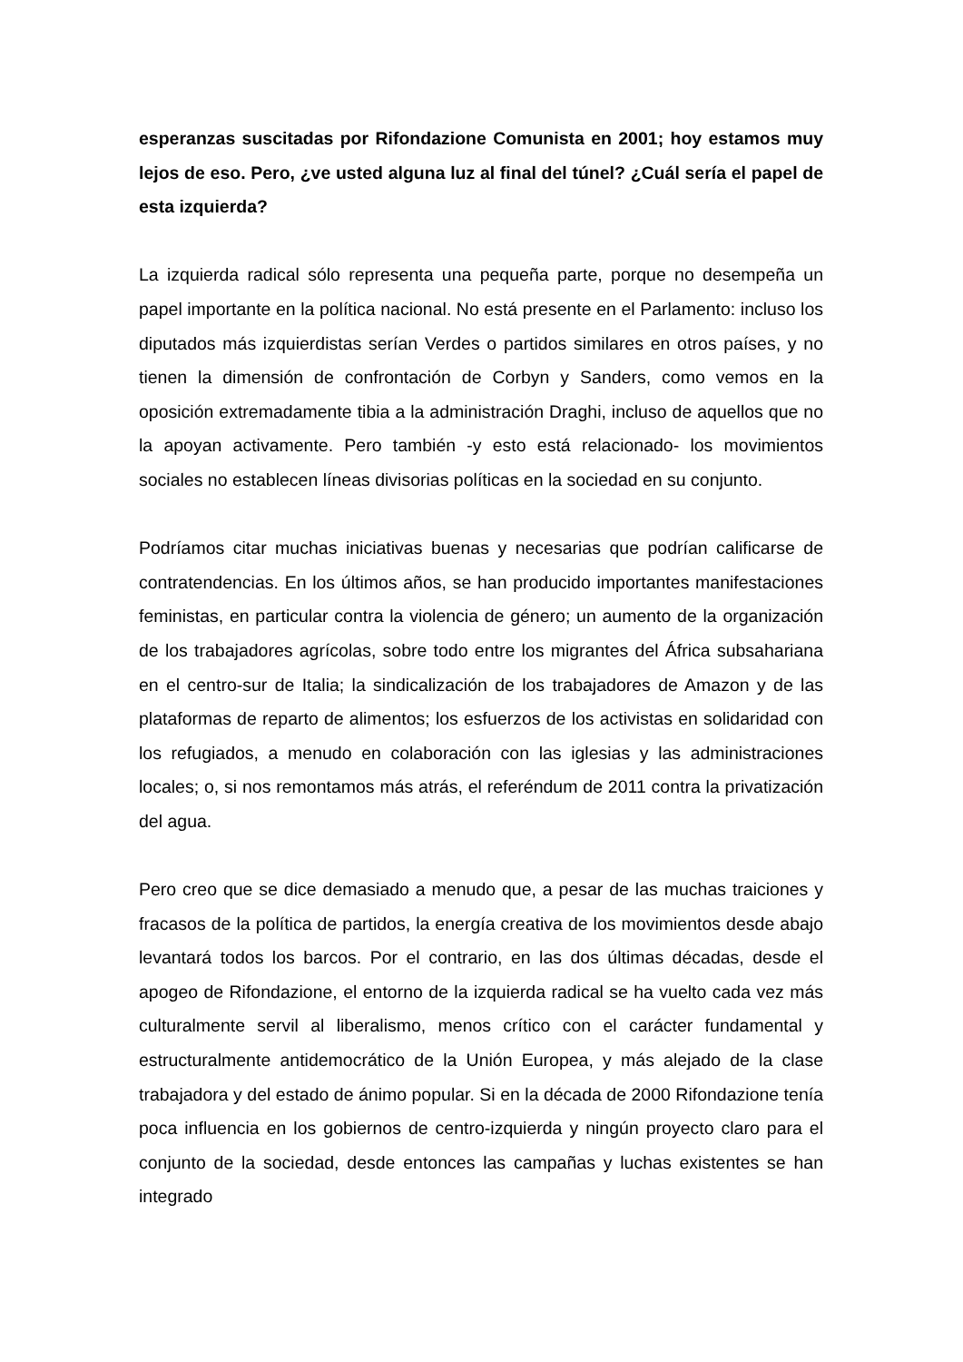esperanzas suscitadas por Rifondazione Comunista en 2001; hoy estamos muy lejos de eso. Pero, ¿ve usted alguna luz al final del túnel? ¿Cuál sería el papel de esta izquierda?
La izquierda radical sólo representa una pequeña parte, porque no desempeña un papel importante en la política nacional. No está presente en el Parlamento: incluso los diputados más izquierdistas serían Verdes o partidos similares en otros países, y no tienen la dimensión de confrontación de Corbyn y Sanders, como vemos en la oposición extremadamente tibia a la administración Draghi, incluso de aquellos que no la apoyan activamente. Pero también -y esto está relacionado- los movimientos sociales no establecen líneas divisorias políticas en la sociedad en su conjunto.
Podríamos citar muchas iniciativas buenas y necesarias que podrían calificarse de contratendencias. En los últimos años, se han producido importantes manifestaciones feministas, en particular contra la violencia de género; un aumento de la organización de los trabajadores agrícolas, sobre todo entre los migrantes del África subsahariana en el centro-sur de Italia; la sindicalización de los trabajadores de Amazon y de las plataformas de reparto de alimentos; los esfuerzos de los activistas en solidaridad con los refugiados, a menudo en colaboración con las iglesias y las administraciones locales; o, si nos remontamos más atrás, el referéndum de 2011 contra la privatización del agua.
Pero creo que se dice demasiado a menudo que, a pesar de las muchas traiciones y fracasos de la política de partidos, la energía creativa de los movimientos desde abajo levantará todos los barcos. Por el contrario, en las dos últimas décadas, desde el apogeo de Rifondazione, el entorno de la izquierda radical se ha vuelto cada vez más culturalmente servil al liberalismo, menos crítico con el carácter fundamental y estructuralmente antidemocrático de la Unión Europea, y más alejado de la clase trabajadora y del estado de ánimo popular. Si en la década de 2000 Rifondazione tenía poca influencia en los gobiernos de centro-izquierda y ningún proyecto claro para el conjunto de la sociedad, desde entonces las campañas y luchas existentes se han integrado